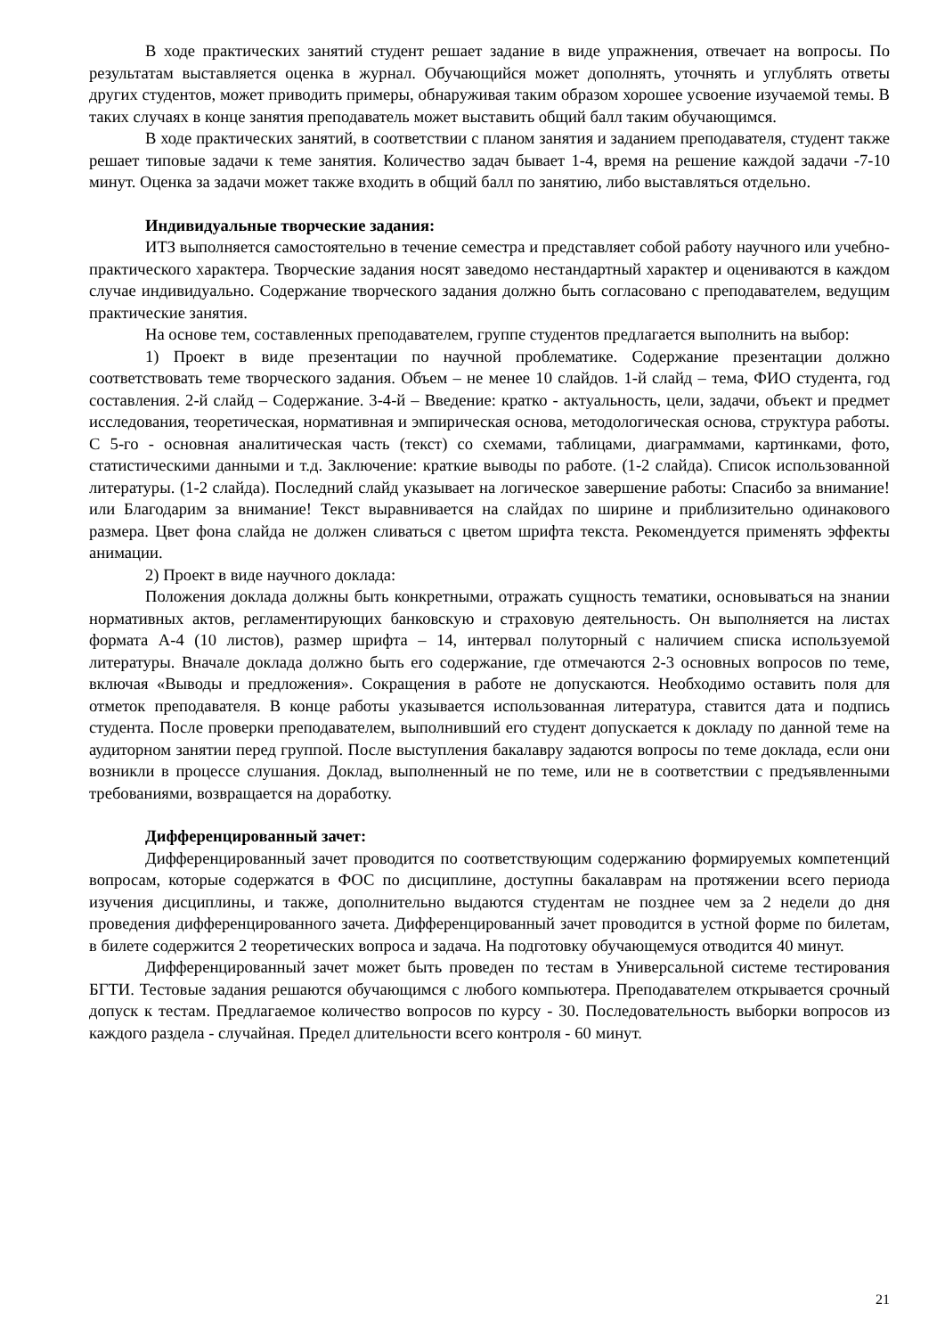В ходе практических занятий студент решает задание в виде упражнения, отвечает на вопросы. По результатам выставляется оценка в журнал. Обучающийся может дополнять, уточнять и углублять ответы других студентов, может приводить примеры, обнаруживая таким образом хорошее усвоение изучаемой темы. В таких случаях в конце занятия преподаватель может выставить общий балл таким обучающимся.
В ходе практических занятий, в соответствии с планом занятия и заданием преподавателя, студент также решает типовые задачи к теме занятия. Количество задач бывает 1-4, время на решение каждой задачи -7-10 минут. Оценка за задачи может также входить в общий балл по занятию, либо выставляться отдельно.
Индивидуальные творческие задания:
ИТЗ выполняется самостоятельно в течение семестра и представляет собой работу научного или учебно-практического характера. Творческие задания носят заведомо нестандартный характер и оцениваются в каждом случае индивидуально. Содержание творческого задания должно быть согласовано с преподавателем, ведущим практические занятия.
На основе тем, составленных преподавателем, группе студентов предлагается выполнить на выбор:
1) Проект в виде презентации по научной проблематике. Содержание презентации должно соответствовать теме творческого задания. Объем – не менее 10 слайдов. 1-й слайд – тема, ФИО студента, год составления. 2-й слайд – Содержание. 3-4-й – Введение: кратко - актуальность, цели, задачи, объект и предмет исследования, теоретическая, нормативная и эмпирическая основа, методологическая основа, структура работы. С 5-го - основная аналитическая часть (текст) со схемами, таблицами, диаграммами, картинками, фото, статистическими данными и т.д. Заключение: краткие выводы по работе. (1-2 слайда). Список использованной литературы. (1-2 слайда). Последний слайд указывает на логическое завершение работы: Спасибо за внимание! или Благодарим за внимание! Текст выравнивается на слайдах по ширине и приблизительно одинакового размера. Цвет фона слайда не должен сливаться с цветом шрифта текста. Рекомендуется применять эффекты анимации.
2) Проект в виде научного доклада:
Положения доклада должны быть конкретными, отражать сущность тематики, основываться на знании нормативных актов, регламентирующих банковскую и страховую деятельность. Он выполняется на листах формата А-4 (10 листов), размер шрифта – 14, интервал полуторный с наличием списка используемой литературы. Вначале доклада должно быть его содержание, где отмечаются 2-3 основных вопросов по теме, включая «Выводы и предложения». Сокращения в работе не допускаются. Необходимо оставить поля для отметок преподавателя. В конце работы указывается использованная литература, ставится дата и подпись студента. После проверки преподавателем, выполнивший его студент допускается к докладу по данной теме на аудиторном занятии перед группой. После выступления бакалавру задаются вопросы по теме доклада, если они возникли в процессе слушания. Доклад, выполненный не по теме, или не в соответствии с предъявленными требованиями, возвращается на доработку.
Дифференцированный зачет:
Дифференцированный зачет проводится по соответствующим содержанию формируемых компетенций вопросам, которые содержатся в ФОС по дисциплине, доступны бакалаврам на протяжении всего периода изучения дисциплины, и также, дополнительно выдаются студентам не позднее чем за 2 недели до дня проведения дифференцированного зачета. Дифференцированный зачет проводится в устной форме по билетам, в билете содержится 2 теоретических вопроса и задача. На подготовку обучающемуся отводится 40 минут.
Дифференцированный зачет может быть проведен по тестам в Универсальной системе тестирования БГТИ. Тестовые задания решаются обучающимся с любого компьютера. Преподавателем открывается срочный допуск к тестам. Предлагаемое количество вопросов по курсу - 30. Последовательность выборки вопросов из каждого раздела - случайная. Предел длительности всего контроля - 60 минут.
21